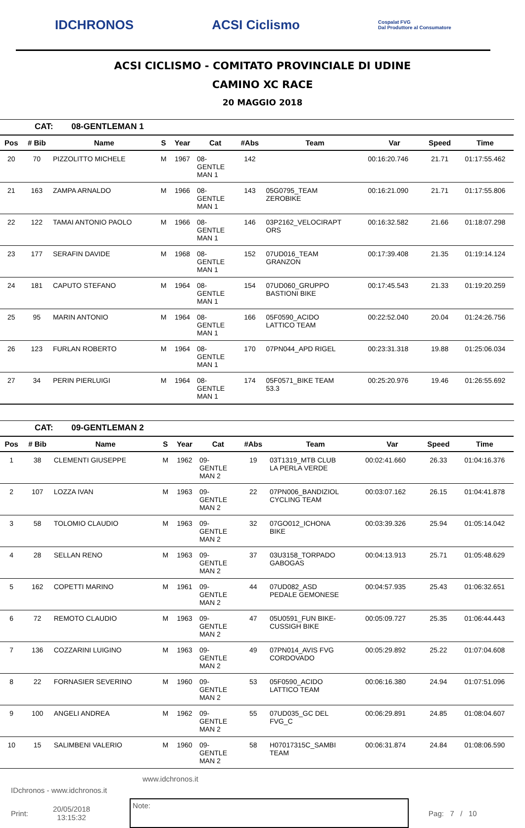IDCHRONOS ACSI Ciclismo
Cospalat FVG
Dal Produttore al Consumatore
ACSI CICLISMO - COMITATO PROVINCIALE DI UDINE
CAMINO XC RACE
20 MAGGIO 2018
CAT: 08-GENTLEMAN 1
| Pos | # Bib | Name | S | Year | Cat | #Abs | Team | Var | Speed | Time |
| --- | --- | --- | --- | --- | --- | --- | --- | --- | --- | --- |
| 20 | 70 | PIZZOLITTO MICHELE | M | 1967 | 08- GENTLE MAN 1 | 142 | | 00:16:20.746 | 21.71 | 01:17:55.462 |
| 21 | 163 | ZAMPA ARNALDO | M | 1966 | 08- GENTLE MAN 1 | 143 | 05G0795_TEAM ZEROBIKE | 00:16:21.090 | 21.71 | 01:17:55.806 |
| 22 | 122 | TAMAI ANTONIO PAOLO | M | 1966 | 08- GENTLE MAN 1 | 146 | 03P2162_VELOCIRAPT ORS | 00:16:32.582 | 21.66 | 01:18:07.298 |
| 23 | 177 | SERAFIN DAVIDE | M | 1968 | 08- GENTLE MAN 1 | 152 | 07UD016_TEAM GRANZON | 00:17:39.408 | 21.35 | 01:19:14.124 |
| 24 | 181 | CAPUTO STEFANO | M | 1964 | 08- GENTLE MAN 1 | 154 | 07UD060_GRUPPO BASTIONI BIKE | 00:17:45.543 | 21.33 | 01:19:20.259 |
| 25 | 95 | MARIN ANTONIO | M | 1964 | 08- GENTLE MAN 1 | 166 | 05F0590_ACIDO LATTICO TEAM | 00:22:52.040 | 20.04 | 01:24:26.756 |
| 26 | 123 | FURLAN ROBERTO | M | 1964 | 08- GENTLE MAN 1 | 170 | 07PN044_APD RIGEL | 00:23:31.318 | 19.88 | 01:25:06.034 |
| 27 | 34 | PERIN PIERLUIGI | M | 1964 | 08- GENTLE MAN 1 | 174 | 05F0571_BIKE TEAM 53.3 | 00:25:20.976 | 19.46 | 01:26:55.692 |
CAT: 09-GENTLEMAN 2
| Pos | # Bib | Name | S | Year | Cat | #Abs | Team | Var | Speed | Time |
| --- | --- | --- | --- | --- | --- | --- | --- | --- | --- | --- |
| 1 | 38 | CLEMENTI GIUSEPPE | M | 1962 | 09- GENTLE MAN 2 | 19 | 03T1319_MTB CLUB LA PERLA VERDE | 00:02:41.660 | 26.33 | 01:04:16.376 |
| 2 | 107 | LOZZA IVAN | M | 1963 | 09- GENTLE MAN 2 | 22 | 07PN006_BANDIZIOL CYCLING TEAM | 00:03:07.162 | 26.15 | 01:04:41.878 |
| 3 | 58 | TOLOMIO CLAUDIO | M | 1963 | 09- GENTLE MAN 2 | 32 | 07GO012_ICHONA BIKE | 00:03:39.326 | 25.94 | 01:05:14.042 |
| 4 | 28 | SELLAN RENO | M | 1963 | 09- GENTLE MAN 2 | 37 | 03U3158_TORPADO GABOGAS | 00:04:13.913 | 25.71 | 01:05:48.629 |
| 5 | 162 | COPETTI MARINO | M | 1961 | 09- GENTLE MAN 2 | 44 | 07UD082_ASD PEDALE GEMONESE | 00:04:57.935 | 25.43 | 01:06:32.651 |
| 6 | 72 | REMOTO CLAUDIO | M | 1963 | 09- GENTLE MAN 2 | 47 | 05U0591_FUN BIKE- CUSSIGH BIKE | 00:05:09.727 | 25.35 | 01:06:44.443 |
| 7 | 136 | COZZARINI LUIGINO | M | 1963 | 09- GENTLE MAN 2 | 49 | 07PN014_AVIS FVG CORDOVADO | 00:05:29.892 | 25.22 | 01:07:04.608 |
| 8 | 22 | FORNASIER SEVERINO | M | 1960 | 09- GENTLE MAN 2 | 53 | 05F0590_ACIDO LATTICO TEAM | 00:06:16.380 | 24.94 | 01:07:51.096 |
| 9 | 100 | ANGELI ANDREA | M | 1962 | 09- GENTLE MAN 2 | 55 | 07UD035_GC DEL FVG_C | 00:06:29.891 | 24.85 | 01:08:04.607 |
| 10 | 15 | SALIMBENI VALERIO | M | 1960 | 09- GENTLE MAN 2 | 58 | H07017315C_SAMBI TEAM | 00:06:31.874 | 24.84 | 01:08:06.590 |
www.idchronos.it
IDchronos - www.idchronos.it
Print:
20/05/2018
13:15:32
Note:
Pag: 7 / 10